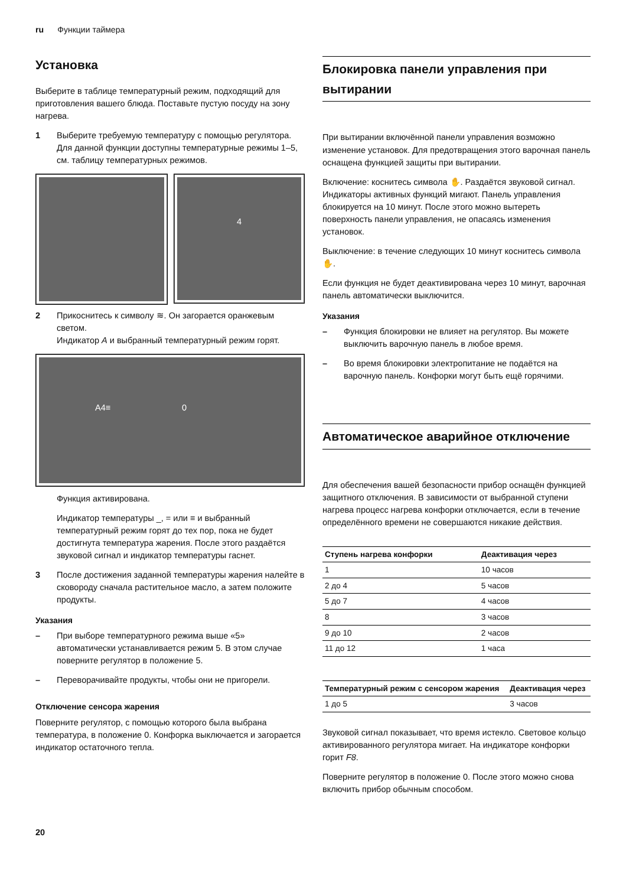ru Функции таймера
Установка
Выберите в таблице температурный режим, подходящий для приготовления вашего блюда. Поставьте пустую посуду на зону нагрева.
1 Выберите требуемую температуру с помощью регулятора. Для данной функции доступны температурные режимы 1–5, см. таблицу температурных режимов.
4
2 Прикоснитесь к символу ≋. Он загорается оранжевым светом.
Индикатор A и выбранный температурный режим горят.
A4≡ 0
Функция активирована.
Индикатор температуры _, = или ≡ и выбранный температурный режим горят до тех пор, пока не будет достигнута температура жарения. После этого раздаётся звуковой сигнал и индикатор температуры гаснет.
3 После достижения заданной температуры жарения налейте в сковороду сначала растительное масло, а затем положите продукты.
Указания
– При выборе температурного режима выше «5» автоматически устанавливается режим 5. В этом случае поверните регулятор в положение 5.
– Переворачивайте продукты, чтобы они не пригорели.
Отключение сенсора жарения
Поверните регулятор, с помощью которого была выбрана температура, в положение 0. Конфорка выключается и загорается индикатор остаточного тепла.
Блокировка панели управления при вытирании
При вытирании включённой панели управления возможно изменение установок. Для предотвращения этого варочная панель оснащена функцией защиты при вытирании.
Включение: коснитесь символа ✋. Раздаётся звуковой сигнал. Индикаторы активных функций мигают. Панель управления блокируется на 10 минут. После этого можно вытереть поверхность панели управления, не опасаясь изменения установок.
Выключение: в течение следующих 10 минут коснитесь символа ✋.
Если функция не будет деактивирована через 10 минут, варочная панель автоматически выключится.
Указания
– Функция блокировки не влияет на регулятор. Вы можете выключить варочную панель в любое время.
– Во время блокировки электропитание не подаётся на варочную панель. Конфорки могут быть ещё горячими.
Автоматическое аварийное отключение
Для обеспечения вашей безопасности прибор оснащён функцией защитного отключения. В зависимости от выбранной ступени нагрева процесс нагрева конфорки отключается, если в течение определённого времени не совершаются никакие действия.
| Ступень нагрева конфорки | Деактивация через |
| --- | --- |
| 1 | 10 часов |
| 2 до 4 | 5 часов |
| 5 до 7 | 4 часов |
| 8 | 3 часов |
| 9 до 10 | 2 часов |
| 11 до 12 | 1 часа |
| Температурный режим с сенсором жарения | Деактивация через |
| --- | --- |
| 1 до 5 | 3 часов |
Звуковой сигнал показывает, что время истекло. Световое кольцо активированного регулятора мигает. На индикаторе конфорки горит F8.
Поверните регулятор в положение 0. После этого можно снова включить прибор обычным способом.
20